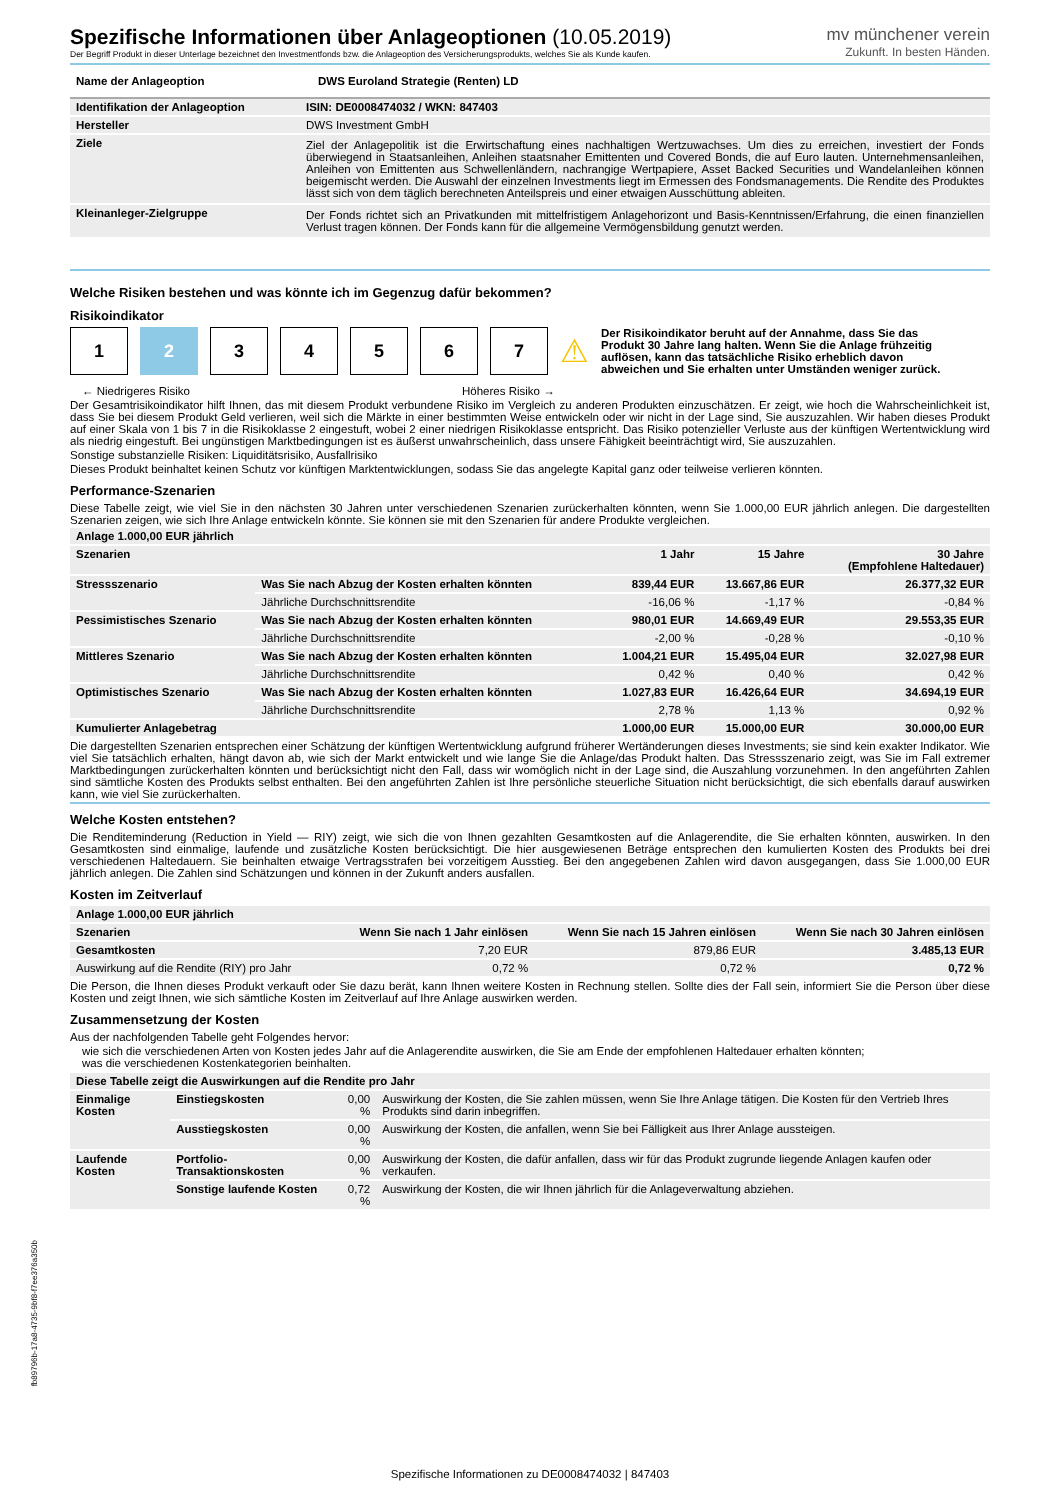Spezifische Informationen über Anlageoptionen (10.05.2019)
Der Begriff Produkt in dieser Unterlage bezeichnet den Investmentfonds bzw. die Anlageoption des Versicherungsprodukts, welches Sie als Kunde kaufen.
mv münchener verein
Zukunft. In besten Händen.
| Name der Anlageoption | DWS Euroland Strategie (Renten) LD |
| --- | --- |
| Identifikation der Anlageoption | ISIN: DE0008474032 / WKN: 847403 |
| --- | --- |
| Hersteller | DWS Investment GmbH |
| Ziele | Ziel der Anlagepolitik ist die Erwirtschaftung eines nachhaltigen Wertzuwachses. Um dies zu erreichen, investiert der Fonds überwiegend in Staatsanleihen, Anleihen staatsnaher Emittenten und Covered Bonds, die auf Euro lauten. Unternehmensanleihen, Anleihen von Emittenten aus Schwellenländern, nachrangige Wertpapiere, Asset Backed Securities und Wandelanleihen können beigemischt werden. Die Auswahl der einzelnen Investments liegt im Ermessen des Fondsmanagements. Die Rendite des Produktes lässt sich von dem täglich berechneten Anteilspreis und einer etwaigen Ausschüttung ableiten. |
| Kleinanleger-Zielgruppe | Der Fonds richtet sich an Privatkunden mit mittelfristigem Anlagehorizont und Basis-Kenntnissen/Erfahrung, die einen finanziellen Verlust tragen können. Der Fonds kann für die allgemeine Vermögensbildung genutzt werden. |
Welche Risiken bestehen und was könnte ich im Gegenzug dafür bekommen?
Risikoindikator
1 2 3 4 5 6 7
⚠
Der Risikoindikator beruht auf der Annahme, dass Sie das Produkt 30 Jahre lang halten. Wenn Sie die Anlage frühzeitig auflösen, kann das tatsächliche Risiko erheblich davon abweichen und Sie erhalten unter Umständen weniger zurück.
← Niedrigeres Risiko Höheres Risiko →
Der Gesamtrisikoindikator hilft Ihnen, das mit diesem Produkt verbundene Risiko im Vergleich zu anderen Produkten einzuschätzen. Er zeigt, wie hoch die Wahrscheinlichkeit ist, dass Sie bei diesem Produkt Geld verlieren, weil sich die Märkte in einer bestimmten Weise entwickeln oder wir nicht in der Lage sind, Sie auszuzahlen. Wir haben dieses Produkt auf einer Skala von 1 bis 7 in die Risikoklasse 2 eingestuft, wobei 2 einer niedrigen Risikoklasse entspricht. Das Risiko potenzieller Verluste aus der künftigen Wertentwicklung wird als niedrig eingestuft. Bei ungünstigen Marktbedingungen ist es äußerst unwahrscheinlich, dass unsere Fähigkeit beeinträchtigt wird, Sie auszuzahlen.
Sonstige substanzielle Risiken: Liquiditätsrisiko, Ausfallrisiko
Dieses Produkt beinhaltet keinen Schutz vor künftigen Marktentwicklungen, sodass Sie das angelegte Kapital ganz oder teilweise verlieren könnten.
Performance-Szenarien
Diese Tabelle zeigt, wie viel Sie in den nächsten 30 Jahren unter verschiedenen Szenarien zurückerhalten könnten, wenn Sie 1.000,00 EUR jährlich anlegen. Die dargestellten Szenarien zeigen, wie sich Ihre Anlage entwickeln könnte. Sie können sie mit den Szenarien für andere Produkte vergleichen.
| Anlage 1.000,00 EUR jährlich | | | | |
| --- | --- | --- | --- | --- |
| Szenarien | | 1 Jahr | 15 Jahre | 30 Jahre (Empfohlene Haltedauer) |
| Stressszenario | Was Sie nach Abzug der Kosten erhalten könnten | 839,44 EUR | 13.667,86 EUR | 26.377,32 EUR |
| | Jährliche Durchschnittsrendite | -16,06 % | -1,17 % | -0,84 % |
| Pessimistisches Szenario | Was Sie nach Abzug der Kosten erhalten könnten | 980,01 EUR | 14.669,49 EUR | 29.553,35 EUR |
| | Jährliche Durchschnittsrendite | -2,00 % | -0,28 % | -0,10 % |
| Mittleres Szenario | Was Sie nach Abzug der Kosten erhalten könnten | 1.004,21 EUR | 15.495,04 EUR | 32.027,98 EUR |
| | Jährliche Durchschnittsrendite | 0,42 % | 0,40 % | 0,42 % |
| Optimistisches Szenario | Was Sie nach Abzug der Kosten erhalten könnten | 1.027,83 EUR | 16.426,64 EUR | 34.694,19 EUR |
| | Jährliche Durchschnittsrendite | 2,78 % | 1,13 % | 0,92 % |
| Kumulierter Anlagebetrag | | 1.000,00 EUR | 15.000,00 EUR | 30.000,00 EUR |
Die dargestellten Szenarien entsprechen einer Schätzung der künftigen Wertentwicklung aufgrund früherer Wertänderungen dieses Investments; sie sind kein exakter Indikator. Wie viel Sie tatsächlich erhalten, hängt davon ab, wie sich der Markt entwickelt und wie lange Sie die Anlage/das Produkt halten. Das Stressszenario zeigt, was Sie im Fall extremer Marktbedingungen zurückerhalten könnten und berücksichtigt nicht den Fall, dass wir womöglich nicht in der Lage sind, die Auszahlung vorzunehmen. In den angeführten Zahlen sind sämtliche Kosten des Produkts selbst enthalten. Bei den angeführten Zahlen ist Ihre persönliche steuerliche Situation nicht berücksichtigt, die sich ebenfalls darauf auswirken kann, wie viel Sie zurückerhalten.
Welche Kosten entstehen?
Die Renditeminderung (Reduction in Yield — RIY) zeigt, wie sich die von Ihnen gezahlten Gesamtkosten auf die Anlagerendite, die Sie erhalten könnten, auswirken. In den Gesamtkosten sind einmalige, laufende und zusätzliche Kosten berücksichtigt. Die hier ausgewiesenen Beträge entsprechen den kumulierten Kosten des Produkts bei drei verschiedenen Haltedauern. Sie beinhalten etwaige Vertragsstrafen bei vorzeitigem Ausstieg. Bei den angegebenen Zahlen wird davon ausgegangen, dass Sie 1.000,00 EUR jährlich anlegen. Die Zahlen sind Schätzungen und können in der Zukunft anders ausfallen.
Kosten im Zeitverlauf
| Anlage 1.000,00 EUR jährlich | | | |
| --- | --- | --- | --- |
| Szenarien | Wenn Sie nach 1 Jahr einlösen | Wenn Sie nach 15 Jahren einlösen | Wenn Sie nach 30 Jahren einlösen |
| Gesamtkosten | 7,20 EUR | 879,86 EUR | 3.485,13 EUR |
| Auswirkung auf die Rendite (RIY) pro Jahr | 0,72 % | 0,72 % | 0,72 % |
Die Person, die Ihnen dieses Produkt verkauft oder Sie dazu berät, kann Ihnen weitere Kosten in Rechnung stellen. Sollte dies der Fall sein, informiert Sie die Person über diese Kosten und zeigt Ihnen, wie sich sämtliche Kosten im Zeitverlauf auf Ihre Anlage auswirken werden.
Zusammensetzung der Kosten
Aus der nachfolgenden Tabelle geht Folgendes hervor:
wie sich die verschiedenen Arten von Kosten jedes Jahr auf die Anlagerendite auswirken, die Sie am Ende der empfohlenen Haltedauer erhalten könnten;
was die verschiedenen Kostenkategorien beinhalten.
| Diese Tabelle zeigt die Auswirkungen auf die Rendite pro Jahr | | | |
| --- | --- | --- | --- |
| Einmalige Kosten | Einstiegskosten | 0,00 % | Auswirkung der Kosten, die Sie zahlen müssen, wenn Sie Ihre Anlage tätigen. Die Kosten für den Vertrieb Ihres Produkts sind darin inbegriffen. |
| | Ausstiegskosten | 0,00 % | Auswirkung der Kosten, die anfallen, wenn Sie bei Fälligkeit aus Ihrer Anlage aussteigen. |
| Laufende Kosten | Portfolio-Transaktionskosten | 0,00 % | Auswirkung der Kosten, die dafür anfallen, dass wir für das Produkt zugrunde liegende Anlagen kaufen oder verkaufen. |
| | Sonstige laufende Kosten | 0,72 % | Auswirkung der Kosten, die wir Ihnen jährlich für die Anlageverwaltung abziehen. |
fb89796b-17a8-4735-9bf8-f7ee376a350b
Spezifische Informationen zu DE0008474032 | 847403